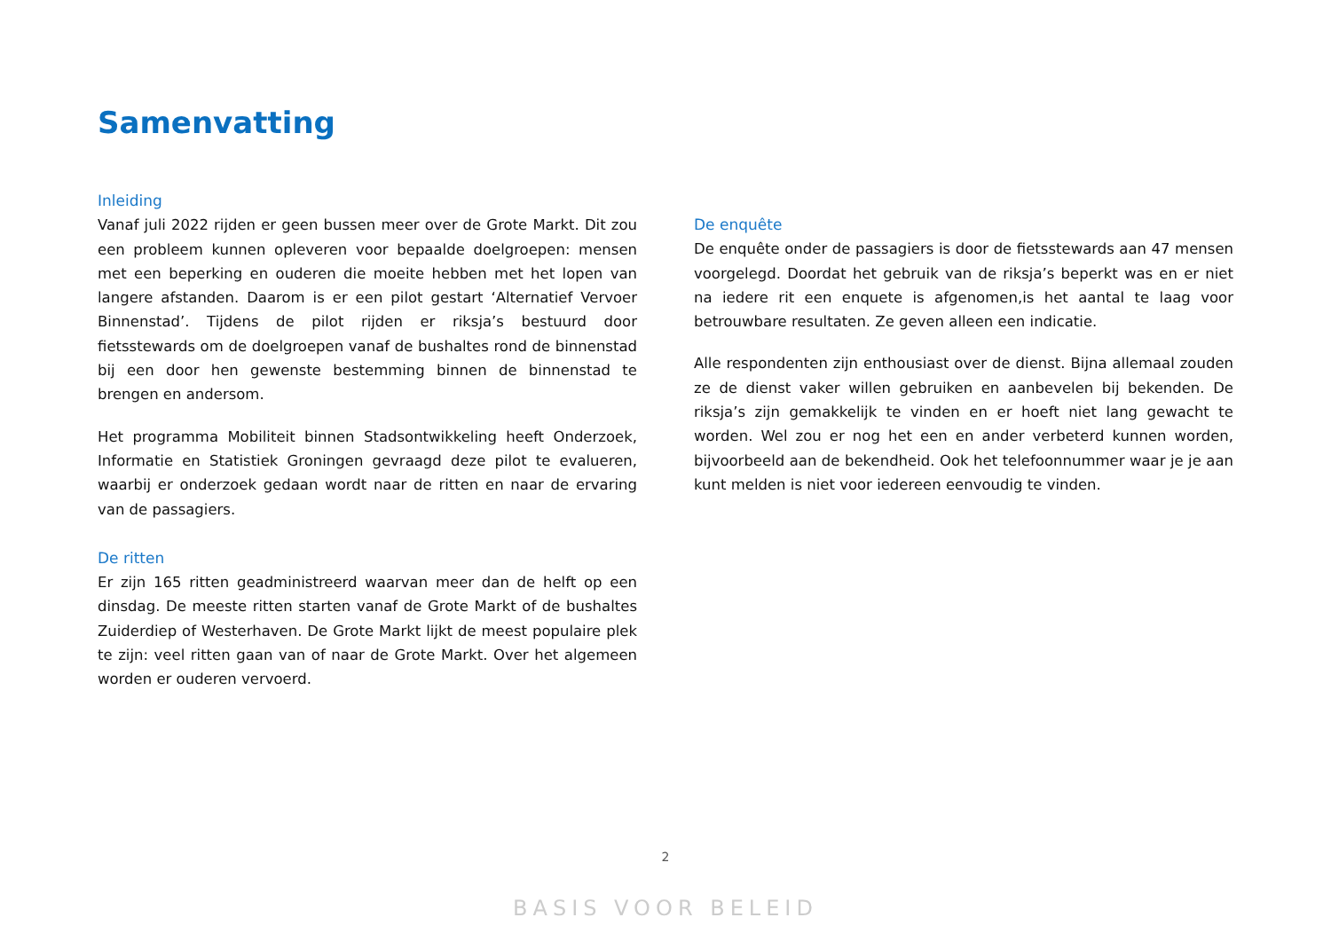Samenvatting
Inleiding
Vanaf juli 2022 rijden er geen bussen meer over de Grote Markt. Dit zou een probleem kunnen opleveren voor bepaalde doelgroepen: mensen met een beperking en ouderen die moeite hebben met het lopen van langere afstanden. Daarom is er een pilot gestart ‘Alternatief Vervoer Binnenstad’. Tijdens de pilot rijden er riksja’s bestuurd door fietsstewards om de doelgroepen vanaf de bushaltes rond de binnenstad bij een door hen gewenste bestemming binnen de binnenstad te brengen en andersom.
Het programma Mobiliteit binnen Stadsontwikkeling heeft Onderzoek, Informatie en Statistiek Groningen gevraagd deze pilot te evalueren, waarbij er onderzoek gedaan wordt naar de ritten en naar de ervaring van de passagiers.
De ritten
Er zijn 165 ritten geadministreerd waarvan meer dan de helft op een dinsdag. De meeste ritten starten vanaf de Grote Markt of de bushaltes Zuiderdiep of Westerhaven. De Grote Markt lijkt de meest populaire plek te zijn: veel ritten gaan van of naar de Grote Markt. Over het algemeen worden er ouderen vervoerd.
De enquête
De enquête onder de passagiers is door de fietsstewards aan 47 mensen voorgelegd. Doordat het gebruik van de riksja’s beperkt was en er niet na iedere rit een enquete is afgenomen,is het aantal te laag voor betrouwbare resultaten. Ze geven alleen een indicatie.
Alle respondenten zijn enthousiast over de dienst. Bijna allemaal zouden ze de dienst vaker willen gebruiken en aanbevelen bij bekenden. De riksja’s zijn gemakkelijk te vinden en er hoeft niet lang gewacht te worden. Wel zou er nog het een en ander verbeterd kunnen worden, bijvoorbeeld aan de bekendheid. Ook het telefoonnummer waar je je aan kunt melden is niet voor iedereen eenvoudig te vinden.
2
BASIS VOOR BELEID